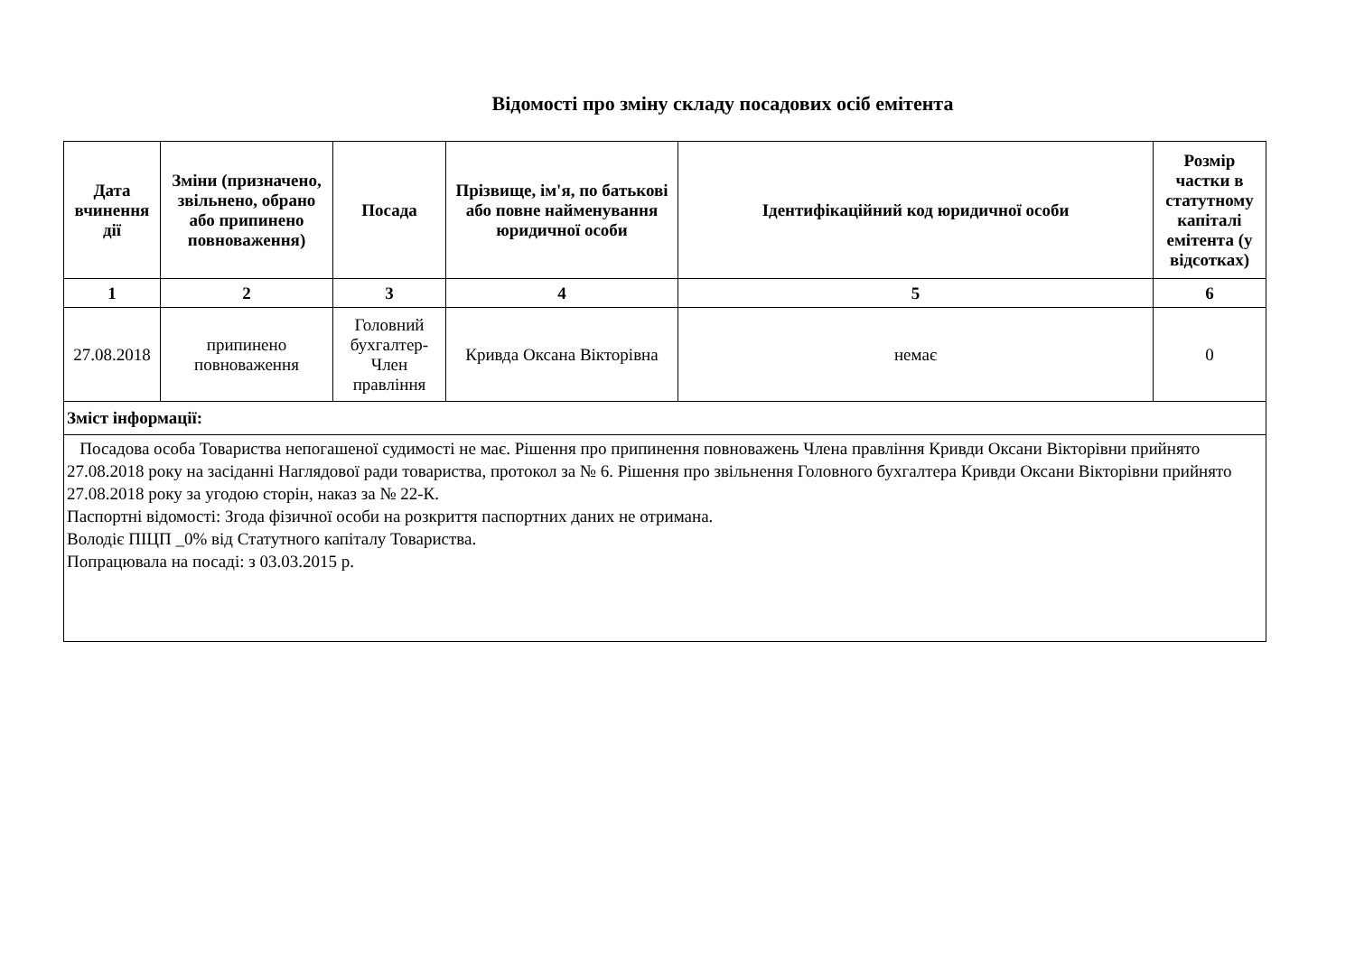Відомості про зміну складу посадових осіб емітента
| Дата вчинення дії | Зміни (призначено, звільнено, обрано або припинено повноваження) | Посада | Прізвище, ім'я, по батькові або повне найменування юридичної особи | Ідентифікаційний код юридичної особи | Розмір частки в статутному капіталі емітента (у відсотках) |
| --- | --- | --- | --- | --- | --- |
| 1 | 2 | 3 | 4 | 5 | 6 |
| 27.08.2018 | припинено повноваження | Головний бухгалтер-Член правління | Кривда Оксана Вікторівна | немає | 0 |
| Зміст інформації: | | | | | |
| Посадова особа Товариства непогашеної судимості не має. Рішення про припинення повноважень Члена правління Кривди Оксани Вікторівни прийнято 27.08.2018 року на засіданні Наглядової ради товариства, протокол за № 6. Рішення про звільнення Головного бухгалтера Кривди Оксани Вікторівни прийнято 27.08.2018 року за угодою сторін, наказ за № 22-К. Паспортні відомості: Згода фізичної особи на розкриття паспортних даних не отримана. Володіє ПІЦП _0% від Статутного капіталу Товариства. Попрацювала на посаді: з 03.03.2015 р. | | | | | |